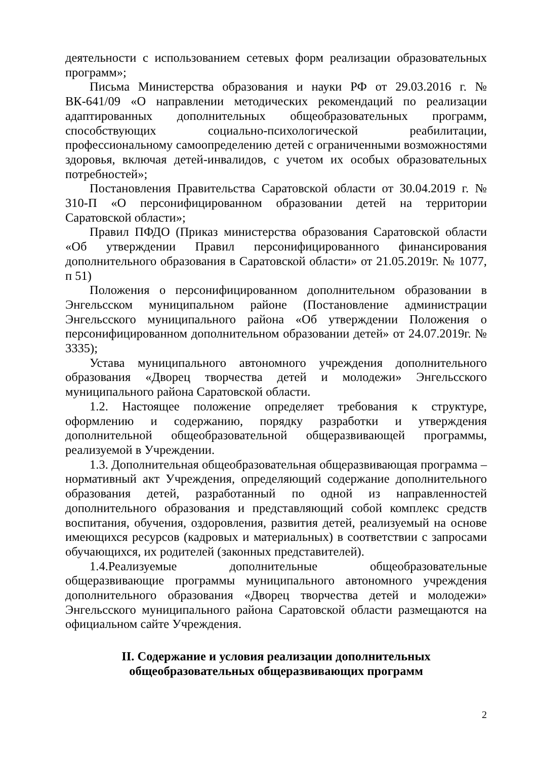деятельности с использованием сетевых форм реализации образовательных программ»;
Письма Министерства образования и науки РФ от 29.03.2016 г. № ВК-641/09 «О направлении методических рекомендаций по реализации адаптированных дополнительных общеобразовательных программ, способствующих социально-психологической реабилитации, профессиональному самоопределению детей с ограниченными возможностями здоровья, включая детей-инвалидов, с учетом их особых образовательных потребностей»;
Постановления Правительства Саратовской области от 30.04.2019 г. № 310-П «О персонифицированном образовании детей на территории Саратовской области»;
Правил ПФДО (Приказ министерства образования Саратовской области «Об утверждении Правил персонифицированного финансирования дополнительного образования в Саратовской области» от 21.05.2019г. № 1077, п 51)
Положения о персонифицированном дополнительном образовании в Энгельсском муниципальном районе (Постановление администрации Энгельсского муниципального района «Об утверждении Положения о персонифицированном дополнительном образовании детей» от 24.07.2019г. № 3335);
Устава муниципального автономного учреждения дополнительного образования «Дворец творчества детей и молодежи» Энгельсского муниципального района Саратовской области.
1.2. Настоящее положение определяет требования к структуре, оформлению и содержанию, порядку разработки и утверждения дополнительной общеобразовательной общеразвивающей программы, реализуемой в Учреждении.
1.3. Дополнительная общеобразовательная общеразвивающая программа – нормативный акт Учреждения, определяющий содержание дополнительного образования детей, разработанный по одной из направленностей дополнительного образования и представляющий собой комплекс средств воспитания, обучения, оздоровления, развития детей, реализуемый на основе имеющихся ресурсов (кадровых и материальных) в соответствии с запросами обучающихся, их родителей (законных представителей).
1.4.Реализуемые дополнительные общеобразовательные общеразвивающие программы муниципального автономного учреждения дополнительного образования «Дворец творчества детей и молодежи» Энгельсского муниципального района Саратовской области размещаются на официальном сайте Учреждения.
II. Содержание и условия реализации дополнительных
общеобразовательных общеразвивающих программ
2